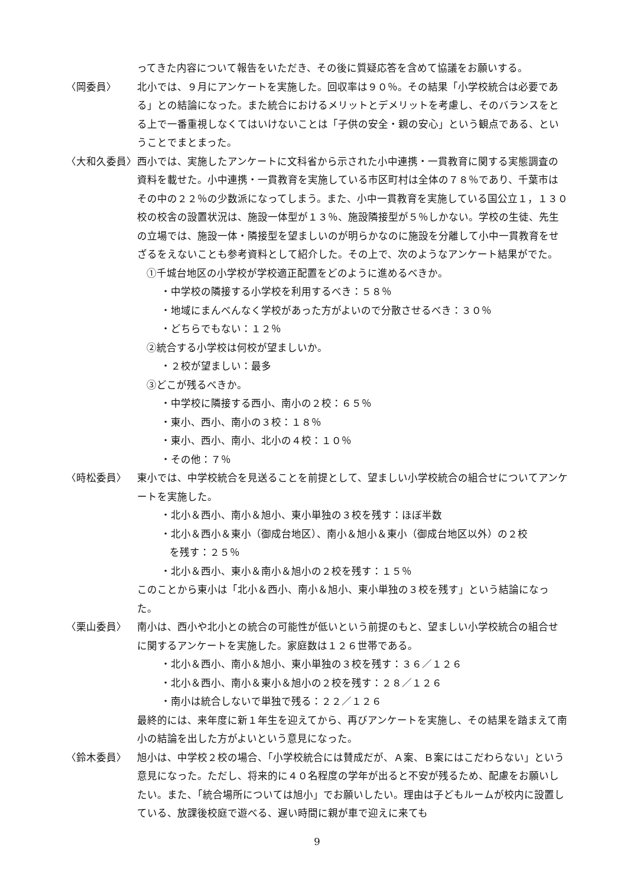ってきた内容について報告をいただき、その後に質疑応答を含めて協議をお願いする。
〈岡委員〉 北小では、９月にアンケートを実施した。回収率は９０％。その結果「小学校統合は必要である」との結論になった。また統合におけるメリットとデメリットを考慮し、そのバランスをとる上で一番重視しなくてはいけないことは「子供の安全・親の安心」という観点である、ということでまとまった。
〈大和久委員〉 西小では、実施したアンケートに文科省から示された小中連携・一貫教育に関する実態調査の資料を載せた。小中連携・一貫教育を実施している市区町村は全体の７８％であり、千葉市はその中の２２％の少数派になってしまう。また、小中一貫教育を実施している国公立１，１３０校の校舎の設置状況は、施設一体型が１３％、施設隣接型が５％しかない。学校の生徒、先生の立場では、施設一体・隣接型を望ましいのが明らかなのに施設を分離して小中一貫教育をせざるをえないことも参考資料として紹介した。その上で、次のようなアンケート結果がでた。
①千城台地区の小学校が学校適正配置をどのように進めるべきか。
・中学校の隣接する小学校を利用するべき：５８％
・地域にまんべんなく学校があった方がよいので分散させるべき：３０％
・どちらでもない：１２％
②統合する小学校は何校が望ましいか。
・２校が望ましい：最多
③どこが残るべきか。
・中学校に隣接する西小、南小の２校：６５％
・東小、西小、南小の３校：１８％
・東小、西小、南小、北小の４校：１０％
・その他：７％
〈時松委員〉 東小では、中学校統合を見送ることを前提として、望ましい小学校統合の組合せについてアンケートを実施した。
・北小＆西小、南小＆旭小、東小単独の３校を残す：ほぼ半数
・北小＆西小＆東小（御成台地区）、南小＆旭小＆東小（御成台地区以外）の２校
を残す：２５％
・北小＆西小、東小＆南小＆旭小の２校を残す：１５％
このことから東小は「北小＆西小、南小＆旭小、東小単独の３校を残す」という結論になった。
〈栗山委員〉 南小は、西小や北小との統合の可能性が低いという前提のもと、望ましい小学校統合の組合せに関するアンケートを実施した。家庭数は１２６世帯である。
・北小＆西小、南小＆旭小、東小単独の３校を残す：３６／１２６
・北小＆西小、南小＆東小＆旭小の２校を残す：２８／１２６
・南小は統合しないで単独で残る：２２／１２６
最終的には、来年度に新１年生を迎えてから、再びアンケートを実施し、その結果を踏まえて南小の結論を出した方がよいという意見になった。
〈鈴木委員〉 旭小は、中学校２校の場合、「小学校統合には賛成だが、Ａ案、Ｂ案にはこだわらない」という意見になった。ただし、将来的に４０名程度の学年が出ると不安が残るため、配慮をお願いしたい。また、「統合場所については旭小」でお願いしたい。理由は子どもルームが校内に設置している、放課後校庭で遊べる、遅い時間に親が車で迎えに来ても
9